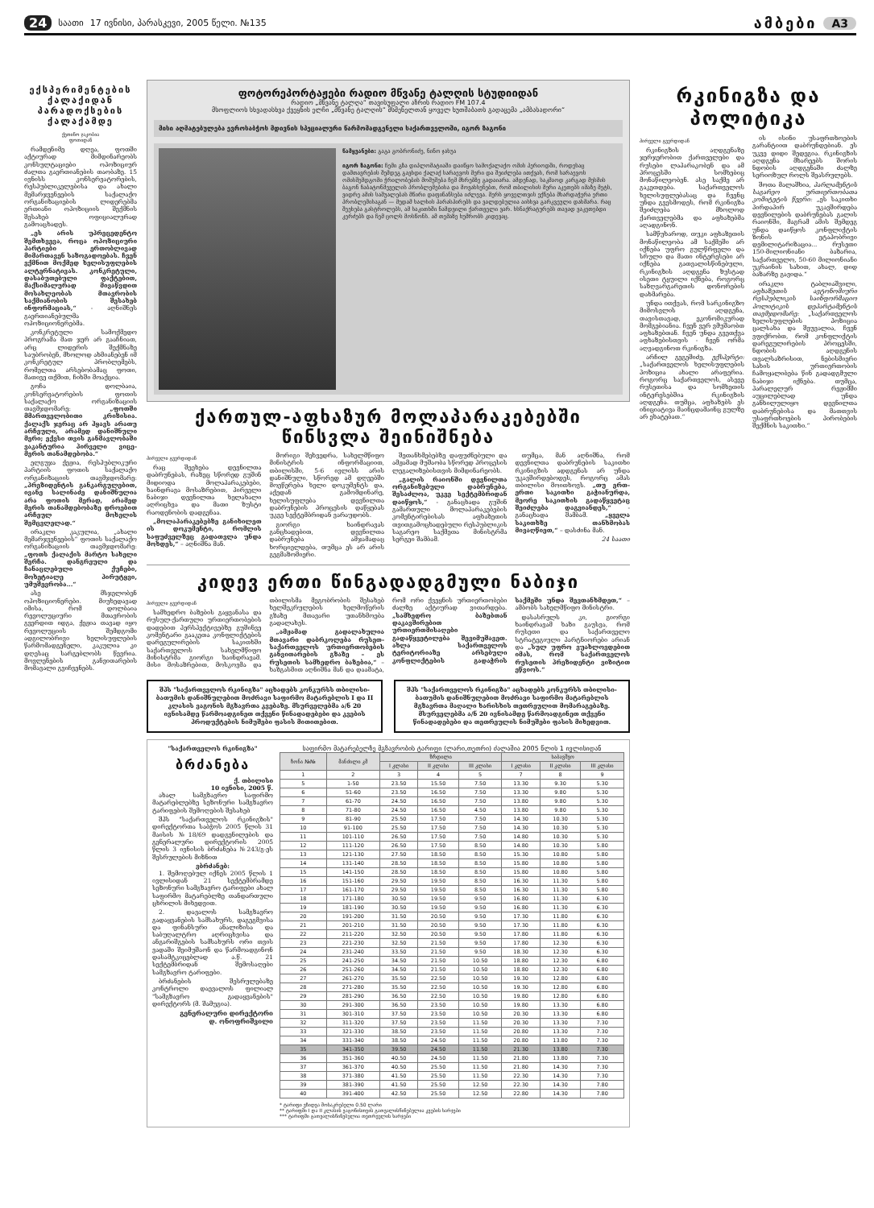24 საათი 17 ივნისი, პარასკევი, 2005 წელი. №135 ამბები A3
ექსპერიმენტების ქალაქიდან პარადოქსების ქალაქამდე
ქეთინო ჯაკობია
ფოთიდან
რამდენიმე დღეა, ფოთში აქტიურად მიმდინარეობს კონსულტაციები ოპოზიციურ ძალთა გაერთიანების თაობაზე. 15 ივნისს კონსერვატორების, რესპუბლიკელებისა და ახალი მემარჯვენეების საქალაქო ორგანიზაციების ლიდერებმა ერთიანი ოპოზიციის შექმნის შესახებ ოფიციალურად გამოაცხადეს.
„ეს არის უპრეცედენტო შემთხვევა, როცა ოპოზიციური პარტიები ერთობლივად მიმართავენ საზოგადოებას. ჩვენ ვქმნით მოქმედ ხელისუფლების ალტერნატივას. კონკრეტული, დასაბუთებული ფაქტებით, მაქსიმალურად მივაწვდით მოსახლეობას მთავრობის საქმიანობის შესახებ ინფორმაციას,“ - აღნიშნეს გაერთიანებულმა ოპოზიციონერებმა.
კონკრეტული სამოქმედო პროგრამა მათ ჯერ არ გააჩნიათ, არც ლიდერის შექმნაზე საუბრობენ, მხოლოდ ახმიანებენ იმ კონკრეტულ პრობლემებს, რომელთა არსებობამაც ფოთი, მათივე თქმით, ჩიხში მოაქცია.
გოჩა დოლბაია, კონსერვატორების ფოთის საქალაქო ორგანიზაციის თავმჯდომარე: „ფოთში მმართველობითი კრიზისია. ქალაქს ჯერაც არ ჰყავს არათუ არჩეული, არამედ დანიშნული მერი; ექვსი თვის განმავლობაში ვაკანტურია პირველი ვიცე-მერის თანამდებობა.“
ელგუჯა ქეჟია, რესპუბლიკური პარტიის ფოთის საქალაქო ორგანიზაციის თავმჯდომარე: „პრეზიდენტის განკარგულებით, ივანე სალინაძე დანიშნულია არა ფოთის მერად, არამედ მერის თანამდებობაზე დროებით არჩეულ მოხელის შემცვლელად.“
ირაკლი კაკულია, „ახალი მემარჯვენეების“ ფოთის საქალაქო ორგანიზაციის თავმჯდომარე: „ფოთს ქალაქის მარტო სახელი შერჩა. დანგრეული და ჩანაცლებული ქუჩები, მოხეტიალე პირუტყვი, უმუშევრობა...“
ასე მსჯელობენ ოპოზიციონერები. მიუხედავად იმისა, რომ დოლბაია რევოლუციური მთავრობის გვერდით იდგა, ქეჟია თავად იყო რევოლუციის შემდგომი ადგილობრივი ხელისუფლების წარმომადგენელი, კაკულია კი დღესაც სარგებლობს წევრია. მოვლენების განვითარების მომავალი გვიჩვენებს.
ფოტორეპორტაჟები რადიო მწვანე ტალღის სტუდიიდან
რადიო „მწვანე ტალღა“ თავისუფალი აზრის რადიო FM 107.4
მსოფლიოს სხვადასხვა ქვეყნის ელჩი „მწვანე ტალღის“ მსმენელთან ყოველ ხუთშაბათს გადაცემა „ამბასადორი“
მისი აღმატებულება ევროსაბჭოს მდივნის სპეციალური წარმომადგენელი საქართველოში, იგორ ზაგონი
წამყვანები: გაგა გობრონიძე, ნინო ჯახუა
იგორ ზაგონი: ჩემი გზა დიპლომატიაში დაიწყო სამოქალაქო ომის პერიოდში, როდესაც დამთავრების შემდეგ გავხდი ქალაქ სარაევოს მერი და შეიძლება ითქვას, რომ სარაევოს ომისშემდგომი ჭრილობების მოშუშება ჩემ მხრებზე გადაიარა. ამდენად, საკმაოდ კარგად მესმის ბაგონ ჩაბატონმეველის პრობლემებისა და მოვახსენებთ, რომ თბილისის მერი აკეთებს იმაზე მეტს, ვიდრე ამის საშუალებას მწირი დაფინანსება იძლევა. მერს ყოველთვის ექნება მხარდაჭერა ერთი პრობლემისაგან — მუდამ ხალხის პარასპირებს და ვალდებულია აისხვა გარკვეული დახმარა. რაც შეეხება გასტროლებს, ამ საკითხში ნამდვილი ქართველი ვარ. ხსნაქრატურებს თავად ვაკეთებდი კერძებს და ჩემ ცოლს მოსწონს. ამ თემაზე ხუმრობს კიდევაც.
ქართულ-აფხაზურ მოლაპარაკებებში წინსვლა შეინიშნება
პირველი გვერდიდან
რაც შეეხება დევნილთა დაბრუნებას, რაზეც სწორედ გუშინ მიდიოდა მოლაპარაკებები, ხაინდრავა მოსაზრებით, პირველი ნაბიჯი დევნილთა ხელახალი აღრიცხვა და მათი ზუსტი რაოდენობის დადგენაა.
„მოლაპარაკებებზე განიხილეთ ის დოკუმენტი, რომლის საფუძველზეც გადათვლა უნდა მოხდეს,“ – აღნიშნა მან.
მორიგი შეხვედრა, სახელმწიფო მინისტრის ინფორმაციით, თბილისში, 5-6 ივლისს არის დანიშნული, სწორედ ამ დღეებში მოეწერება ხელი დოკუმენტს და, აქედან გამომდინარე, ხელისუფლება დევნილთა დაბრუნების პროცესის დაწყებას უკვე სექტემბრიდან ვარაუდობს.
გიორგი ხაინდრავას განცხადებით, დევნილთა დაბრუნება ამჯამადაც ხორციელდება, თუმცა ეს არ არის გეგმაზომიერი.
შეთანხმებებზე დაფუძნებული და ამჟამად მუშაობა სწორედ პროცესის ლეგალიზებისთვის მიმდინარეობს.
„გალის რაიონში დევნილთა ორგანიზებული დაბრუნება, შესაძლოა, უკვე სექტემბრიდან დაიწყოს,“ - განაცხადა გუშინ გამართული მოლაპარაკებების კომენტირებისას აფხაზეთის თვითგამოცხადებული რესპუბლიკის საგარეო საქმეთა მინისტრმა სერგეი შამბამ.
თუმცა, მან აღნიშნა, რომ დევნილთა დაბრუნების საკითხი რკინიგზის ადდგენას არ უნდა უკავშირდებოდეს, როგორც ამას თბილისი მოითხოვს. „თუ ერთ-ერთი საკითხი გაჭიანურდა, მეორე საკითხის გადაწყვეტაც შეიძლება დაგვიანდეს,“ - განაცხადა შამბამ. „ყველა საკითხზე თანხმობას მივაღწიეთ,“ – დასძინა მან.
24 საათი
კიდევ ერთი წინგადადგმული ნაბიჯი
პირველი გვერდიდან
სამხედრო ბაზების გაყვანასა და რუსულ-ქართული ურთიერთობების დადებით პერსპექტივებზე გუშინვე კომენტარი გააკეთა კონფლიქტების დარეგულირების საკითხში საქართველოს სახელმწიფო მინისტრმა გიორგი ხაინდრავამ. მისი მოსაზრებით, მოსკოვმა და თბილისმა მეგობრობის შესახებ ხელშეკრულების ხელმოწერის გზაზე მთავარი უთანხმოება გადალახეს.
„ამჟამად გადალახულია მთავარი დაბრკოლება რუსეთ-საქართველოს ურთიერთობების განვითარების გზაზე – ეს რუსეთის სამხედრო ბაზებია,“ – ხაზგასმით აღნიშნა მან და დაამატა, რომ ორი ქვეყნის ურთიერთობები ძალზე აქტიურად ვითარდება. „სამხედრო ბაზებთან დაკავშირებით ურთიერთმისაღები გადაწყვეტილება შევიმუშავეთ. ახლა საქართველოს ტერიტორიაზე არსებული კონფლიქტების გადაჭრის საქმეში უნდა შევთანხმდეთ,“ – ამბობს სახელმწიფო მინისტრი.
დასასრულს კი, გიორგი ხაინდრავამ ხაზი გაუსვა, რომ რუსეთი და საქართველო სტრატეგიული პარტნიორები არიან და „სულ უფრო ვუახლოვდებით იმას, რომ საქართველოს რუსეთის პრეზიდენტი ვიზიტით ეწვიოს.“
შპს "საქართველოს რკინიგზა" აცხადებს კონკურსს თბილისი-ბათუმის დანიშნულებით მოძრავი საფირმო მატარებლის I და II კლასის ვაგონის მგზავრთა კვებაზე. მსურველებმა ა/ნ 20 ივნისამდე წარმოადგინეთ თქვენი წინადადებები და კვების პროდუქტების ნიმუშები ფასის მითითებით.
შპს "საქართველოს რკინიგზა" აცხადებს კონკურსს თბილისი-ბათუმის დანიშნულებით მოძრავი საფირმო მატარებლის მგზავრთა მაღალი ხარისხის თეთრეულით მომარაგებაზე. მსურველებმა ა/ნ 20 ივნისამდე წარმოადგინეთ თქვენი წინადადებები და თეთრეულის ნიმუშები ფასის მიხედვით.
"საქართველოს რკინიგზა"
ბრძანება
ქ. თბილისი
10 ივნისი, 2005 წ.
ახალ სამგზავრო საფირმო მატარებლებზე სეზონური სამგზავრო ტარიფების შემოღების შესახებ
შპს "საქართველოს რკინიგზის" დირექტორთა საბჭოს 2005 წლის 31 მაისის №18/69 დადგენილების და გენერალური დირექტორის 2005 წლის 3 ივნისის ბრძანება №243/გ-ეს შესრულების მიზნით
ვბრძანებ:
1. შემოღებულ იქნეს 2005 წლის 1 ივლისიდან 21 სექტემბრამდე სეზონური სამგზავრო ტარიფები ახალ საფირმო მატარებლზე თანდართული ცხრილის მიხედვით.
2. დავალოს სამგზავრო გადაყვანების სამსახურს, დაგეგმვისა და ფინანსური ანალიზისა და საბუღალტრო აღრიცხვისა და ანგარიშგების სამსახურს ორი თვის ვადაში შეიმუშაონ და წარმოადგინონ დასამტკიცებლად ა.წ. 21 სექტემბრიდან შემოსაღები სამგზავრო ტარიფები.
ბრძანების შესრულებაზე კონტროლი დაევალოს ფილიალ "სამგზავრო გადაყვანების" დირექტორს (მ. შამუგია).
გენერალური დირექტორი
დ. ონოფრიშვილი
საფირმო მატარებელზე მგზავრობის ტარიფი (ლარი,თეთრი) ძალაშია 2005 წლის 1 ივლისიდან
| ზონა №№ | მანძილი კმ | ზრდილი | | | საბავშვო | | |
| --- | --- | --- | --- | --- | --- | --- | --- |
| | | I კლასი | II კლასი | III კლასი | I კლასი | II კლასი | III კლასი |
| 1 | 2 | 3 | 4 | 5 | 7 | 8 | 9 |
| 5 | 1-50 | 23.50 | 15.50 | 7.50 | 13.30 | 9.30 | 5.30 |
| 6 | 51-60 | 23.50 | 16.50 | 7.50 | 13.30 | 9.80 | 5.30 |
| 7 | 61-70 | 24.50 | 16.50 | 7.50 | 13.80 | 9.80 | 5.30 |
| 8 | 71-80 | 24.50 | 16.50 | 4.50 | 13.80 | 9.80 | 5.30 |
| 9 | 81-90 | 25.50 | 17.50 | 7.50 | 14.30 | 10.30 | 5.30 |
| 10 | 91-100 | 25.50 | 17.50 | 7.50 | 14.30 | 10.30 | 5.30 |
| 11 | 101-110 | 26.50 | 17.50 | 7.50 | 14.80 | 10.30 | 5.30 |
| 12 | 111-120 | 26.50 | 17.50 | 8.50 | 14.80 | 10.30 | 5.80 |
| 13 | 121-130 | 27.50 | 18.50 | 8.50 | 15.30 | 10.80 | 5.80 |
| 14 | 131-140 | 28.50 | 18.50 | 8.50 | 15.80 | 10.80 | 5.80 |
| 15 | 141-150 | 28.50 | 18.50 | 8.50 | 15.80 | 10.80 | 5.80 |
| 16 | 151-160 | 29.50 | 19.50 | 8.50 | 16.30 | 11.30 | 5.80 |
| 17 | 161-170 | 29.50 | 19.50 | 8.50 | 16.30 | 11.30 | 5.80 |
| 18 | 171-180 | 30.50 | 19.50 | 9.50 | 16.80 | 11.30 | 6.30 |
| 19 | 181-190 | 30.50 | 19.50 | 9.50 | 16.80 | 11.30 | 6.30 |
| 20 | 191-200 | 31.50 | 20.50 | 9.50 | 17.30 | 11.80 | 6.30 |
| 21 | 201-210 | 31.50 | 20.50 | 9.50 | 17.30 | 11.80 | 6.30 |
| 22 | 211-220 | 32.50 | 20.50 | 9.50 | 17.80 | 11.80 | 6.30 |
| 23 | 221-230 | 32.50 | 21.50 | 9.50 | 17.80 | 12.30 | 6.30 |
| 24 | 231-240 | 33.50 | 21.50 | 9.50 | 18.30 | 12.30 | 6.30 |
| 25 | 241-250 | 34.50 | 21.50 | 10.50 | 18.80 | 12.30 | 6.80 |
| 26 | 251-260 | 34.50 | 21.50 | 10.50 | 18.80 | 12.30 | 6.80 |
| 27 | 261-270 | 35.50 | 22.50 | 10.50 | 19.30 | 12.80 | 6.80 |
| 28 | 271-280 | 35.50 | 22.50 | 10.50 | 19.30 | 12.80 | 6.80 |
| 29 | 281-290 | 36.50 | 22.50 | 10.50 | 19.80 | 12.80 | 6.80 |
| 30 | 291-300 | 36.50 | 23.50 | 10.50 | 19.80 | 13.30 | 6.80 |
| 31 | 301-310 | 37.50 | 23.50 | 10.50 | 20.30 | 13.30 | 6.80 |
| 32 | 311-320 | 37.50 | 23.50 | 11.50 | 20.30 | 13.30 | 7.30 |
| 33 | 321-330 | 38.50 | 23.50 | 11.50 | 20.80 | 13.30 | 7.30 |
| 34 | 331-340 | 38.50 | 24.50 | 11.50 | 20.80 | 13.80 | 7.30 |
| 35 | 341-350 | 39.50 | 24.50 | 11.50 | 21.30 | 13.80 | 7.30 |
| 36 | 351-360 | 40.50 | 24.50 | 11.50 | 21.80 | 13.80 | 7.30 |
| 37 | 361-370 | 40.50 | 25.50 | 11.50 | 21.80 | 14.30 | 7.30 |
| 38 | 371-380 | 41.50 | 25.50 | 11.50 | 22.30 | 14.30 | 7.30 |
| 39 | 381-390 | 41.50 | 25.50 | 12.50 | 22.30 | 14.30 | 7.80 |
| 40 | 391-400 | 42.50 | 25.50 | 12.50 | 22.80 | 14.30 | 7.80 |
* ტარიფი ვზიდვა მოსაკრებელი 0.50 ლარი
** ტარიფში I და II კლასის ვაგონისთვის გათვალისწინებულია კვების ხარჯები
*** ტარიფში გათვალისწინებულია თეთრეულის ხარჯები
რკინიგზა და პოლიტიკა
პირველი გვერდიდან
რკინიგზის აღდგენაზე ჯერჯერობით ქართველები და რუსები ლაპარაკობენ და ამ პროცესში სომხებიც მონაწილეობენ. ასე საქმე არ გაკეთდება. საქართველოს ხელისუფლებასაც და ჩვენც უნდა გვესმოდეს, რომ რკინიგზა შეიძლება მხოლოდ ქართველებმა და აფხაზებმა აღადგინონ.
სამწუხაროდ, თუკი აფხაზეთის მონაწილეობა ამ საქმეში არ იქნება უფრო გულწრფელი და სრული და მათი ინტერესები არ იქნება გათვალისწინებული, რკინიგზის აღდგენა ზუსტად ისეთი ტყუილი იქნება, როგორც საზღვარგარეთის დონორების დახმარება.
უნდა ითქვას, რომ სარკინიგზო მიმოსვლის აღდგენა, თავისთავად, ეკონომიკურად მომგებიანია. ჩვენ ვერ ვმუშაობთ აფხაზებთან. ჩვენ უნდა გვეთქვა აფხაზებისთვის - ჩვენ ორმა აღვადგინოთ რკინიგზა.
არჩილ გეგეშიძე, ექსპერტი: „საქართველოს ხელისუფლების პოზიცია ახალი არაფერია. როგორც საქართველოს, ასევე რუსეთისა და სომხეთის ინტერესებშია რკინიგზის აღდგენა. თუმცა, აფხაზებს ეს ინიციატივა მაინცდამაინც გულზე არ ეხატებათ.“
ის ისინი უსაფრთხოების გარანტიით დაბრუნდებიან. ეს უკვე დიდი შედეგია. რკინიგზის აღდგენა მხარეებს შორის ნდობის აღდგენაში ძალზე სერიოზულ როლს შეასრულებს.
შოთა მალაშხია, პარლამენტის საგარეო ურთიერთობათა კომიტეტის წევრი: „ეს საკითხი პირდაპირ უკავშირდება დევნილების დაბრუნებას გალის რაიონში, მაგრამ ამის შემდეგ უნდა დაიწყოს კონფლიქტის ზონის ეტაპობრივი დემილიტარიზაცია... რუსეთი 150-მილიონიანი ბაზარია, საქართველო, 50-60 მილიონიანი უკრაინის სახით, ახალ, დიდ ბაზარზე გავიდა.“
ირაკლი ტაბლიაშვილი, აფხაზეთის ავტონომიური რესპუბლიკის საინფორმაციო პოლიტიკის დეპარტამენტის თავმჯდომარე: „საქართველოს ხელისუფლების პოზიცია ცალსახა და შეუვალია, ჩვენ ვფიქრობთ, რომ კონფლიქტის დარეგულირების პროცესში, ნდობის აღდგენის თვალსაზრისით, ნებისმიერი სახის ურთიერთობის ჩამოყალიბება წინ გადადგმული ნაბიჯი იქნება. თუმცა, პარალელურ რეჟიმში აუცილებლად უნდა განხილულიყო დევნილთა დაბრუნებისა და მათთვის უსაფრთხოების პირობების შექმნის საკითხი.“